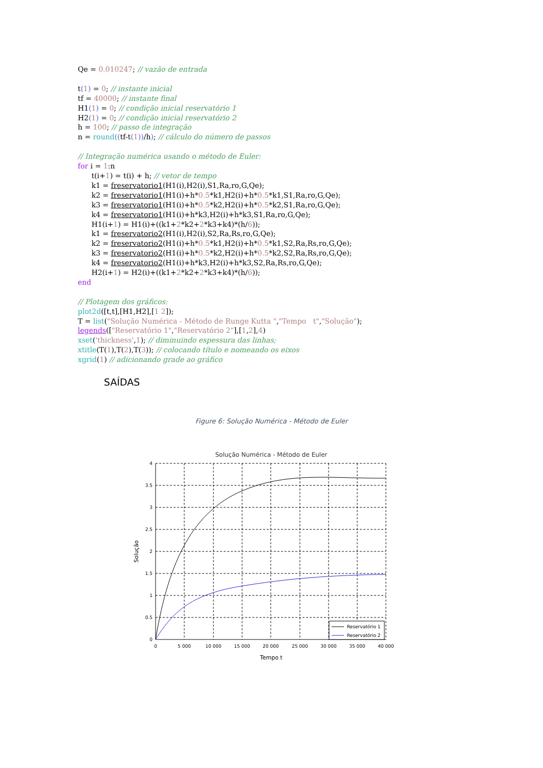Qe = 0.010247; // vazão de entrada
t(1) = 0; // instante inicial
tf = 40000; // instante final
H1(1) = 0; // condição inicial reservatório 1
H2(1) = 0; // condição inicial reservatório 2
h = 100; // passo de integração
n = round((tf-t(1))/h); // cálculo do número de passos
// Integração numérica usando o método de Euler:
for i = 1:n
t(i+1) = t(i) + h; // vetor de tempo
k1 = freservatorio1(H1(i),H2(i),S1,Ra,ro,G,Qe);
k2 = freservatorio1(H1(i)+h*0.5*k1,H2(i)+h*0.5*k1,S1,Ra,ro,G,Qe);
k3 = freservatorio1(H1(i)+h*0.5*k2,H2(i)+h*0.5*k2,S1,Ra,ro,G,Qe);
k4 = freservatorio1(H1(i)+h*k3,H2(i)+h*k3,S1,Ra,ro,G,Qe);
H1(i+1) = H1(i)+((k1+2*k2+2*k3+k4)*(h/6));
k1 = freservatorio2(H1(i),H2(i),S2,Ra,Rs,ro,G,Qe);
k2 = freservatorio2(H1(i)+h*0.5*k1,H2(i)+h*0.5*k1,S2,Ra,Rs,ro,G,Qe);
k3 = freservatorio2(H1(i)+h*0.5*k2,H2(i)+h*0.5*k2,S2,Ra,Rs,ro,G,Qe);
k4 = freservatorio2(H1(i)+h*k3,H2(i)+h*k3,S2,Ra,Rs,ro,G,Qe);
H2(i+1) = H2(i)+((k1+2*k2+2*k3+k4)*(h/6));
end
// Plotagem dos gráficos:
plot2d([t,t],[H1,H2],[1 2]);
T = list("Solução Numérica - Método de Runge Kutta ","Tempo t","Solução");
legends(["Reservatório 1","Reservatório 2"],[1,2],4)
xset('thickness',1); // diminuindo espessura das linhas;
xtitle(T(1),T(2),T(3)); // colocando título e nomeando os eixos
xgrid(1) // adicionando grade ao gráfico
SAÍDAS
Figure 6: Solução Numérica - Método de Euler
Solução Numérica - Método de Euler
4
3.5
3
2.5
2
1.5
1
0.5
0
0
5 000
10 000
15 000
20 000
25 000
30 000
35 000
40 000
Tempo t
Solução
Reservatório 1
Reservatório 2